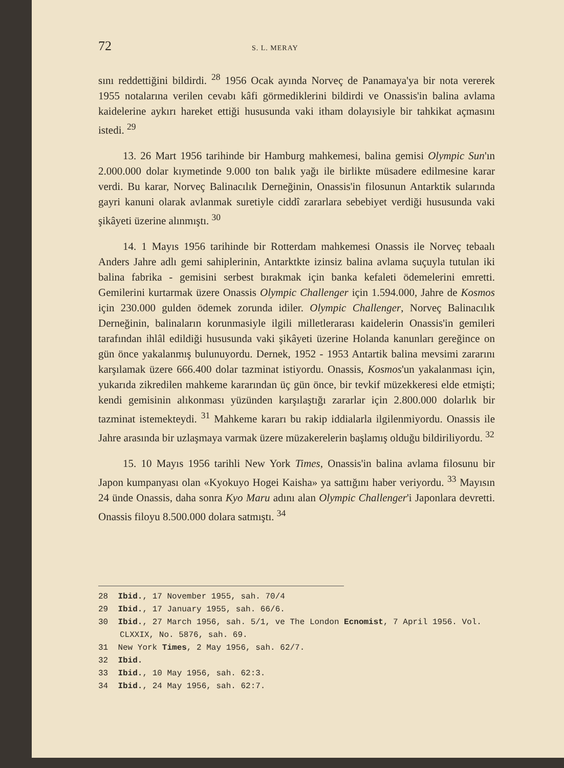72 S. L. MERAY
sını reddettiğini bildirdi. <sup>28</sup> 1956 Ocak ayında Norveç de Panamaya'ya bir nota vererek 1955 notalarına verilen cevabı kâfi görmediklerini bildirdi ve Onassis'in balina avlama kaidelerine aykırı hareket ettiği hususunda vaki itham dolayısiyle bir tahkikat açmasını istedi. <sup>29</sup>
13. 26 Mart 1956 tarihinde bir Hamburg mahkemesi, balina gemisi Olympic Sun'ın 2.000.000 dolar kıymetinde 9.000 ton balık yağı ile birlikte müsadere edilmesine karar verdi. Bu karar, Norveç Balinacılık Derneğinin, Onassis'in filosunun Antarktik sularında gayri kanuni olarak avlanmak suretiyle ciddî zararlara sebebiyet verdiği hususunda vaki şikâyeti üzerine alınmıştı. <sup>30</sup>
14. 1 Mayıs 1956 tarihinde bir Rotterdam mahkemesi Onassis ile Norveç tebaalı Anders Jahre adlı gemi sahiplerinin, Antarktkte izinsiz balina avlama suçuyla tutulan iki balina fabrika - gemisini serbest bırakmak için banka kefaleti ödemelerini emretti. Gemilerini kurtarmak üzere Onassis Olympic Challenger için 1.594.000, Jahre de Kosmos için 230.000 gulden ödemek zorunda idiler. Olympic Challenger, Norveç Balinacılık Derneğinin, balinaların korunmasiyle ilgili milletlerarası kaidelerin Onassis'in gemileri tarafından ihlâl edildiği hususunda vaki şikâyeti üzerine Holanda kanunları gereğince on gün önce yakalanmış bulunuyordu. Dernek, 1952 - 1953 Antartik balina mevsimi zararını karşılamak üzere 666.400 dolar tazminat istiyordu. Onassis, Kosmos'un yakalanması için, yukarıda zikredilen mahkeme kararından üç gün önce, bir tevkif müzekkeresi elde etmişti; kendi gemisinin alıkonması yüzünden karşılaştığı zararlar için 2.800.000 dolarlık bir tazminat istemekteydi. <sup>31</sup> Mahkeme kararı bu rakip iddialarla ilgilenmiyordu. Onassis ile Jahre arasında bir uzlaşmaya varmak üzere müzakerelerin başlamış olduğu bildiriliyordu. <sup>32</sup>
15. 10 Mayıs 1956 tarihli New York Times, Onassis'in balina avlama filosunu bir Japon kumpanyası olan «Kyokuyo Hogei Kaisha» ya sattığını haber veriyordu. <sup>33</sup> Mayısın 24 ünde Onassis, daha sonra Kyo Maru adını alan Olympic Challenger'i Japonlara devretti. Onassis filoyu 8.500.000 dolara satmıştı. <sup>34</sup>
28 Ibid., 17 November 1955, sah. 70/4
29 Ibid., 17 January 1955, sah. 66/6.
30 Ibid., 27 March 1956, sah. 5/1, ve The London Ecnomist, 7 April 1956. Vol. CLXXIX, No. 5876, sah. 69.
31 New York Times, 2 May 1956, sah. 62/7.
32 Ibid.
33 Ibid., 10 May 1956, sah. 62:3.
34 Ibid., 24 May 1956, sah. 62:7.